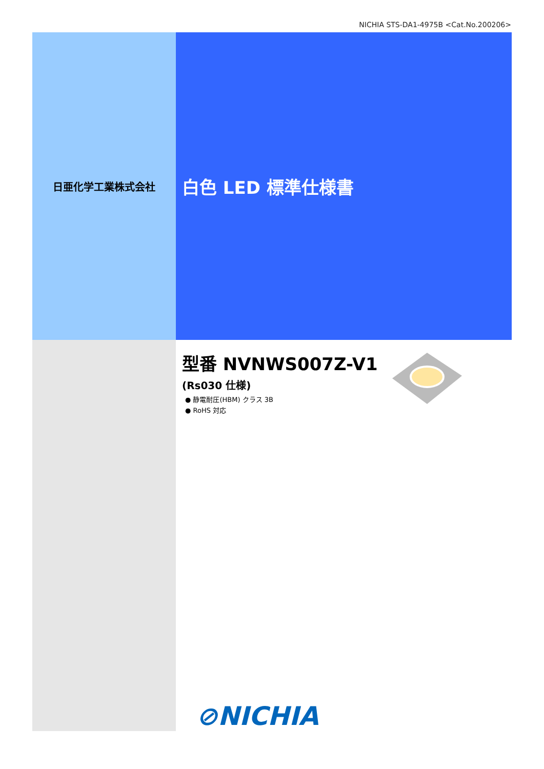NICHIA STS-DA1-4975B <Cat.No.200206>
日亜化学工業株式会社
白色 LED 標準仕様書
型番 NVNWS007Z-V1
(Rs030 仕様)
● 静電耐圧(HBM) クラス 3B
● RoHS 対応
⊘NICHIA